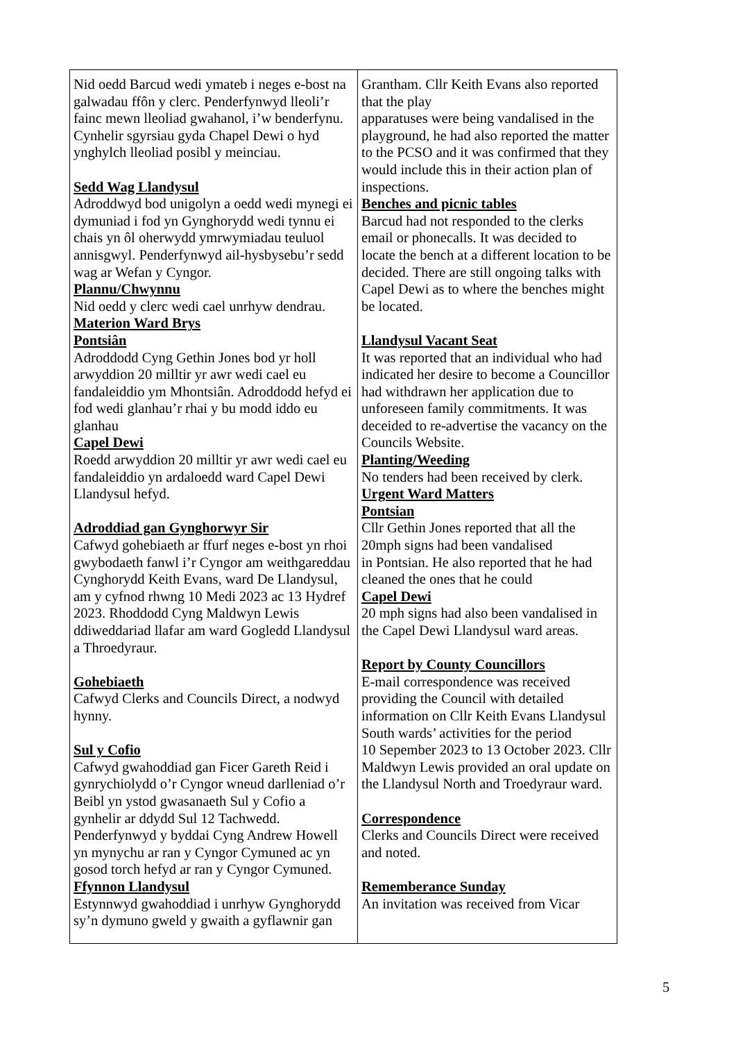| Nid oedd Barcud wedi ymateb i neges e-bost na galwadau ffôn y clerc. Penderfynwyd lleoli’r fainc mewn lleoliad gwahanol, i’w benderfynu. Cynhelir sgyrsiau gyda Chapel Dewi o hyd ynghylch lleoliad posibl y meinciau. Sedd Wag Llandysul Adroddwyd bod unigolyn a oedd wedi mynegi ei dymuniad i fod yn Gynghorydd wedi tynnu ei chais yn ôl oherwydd ymrwymiadau teuluol annisgwyl. Penderfynwyd ail-hysbysebu’r sedd wag ar Wefan y Cyngor. Plannu/Chwynnu Nid oedd y clerc wedi cael unrhyw dendrau. Materion Ward Brys Pontsiân Adroddodd Cyng Gethin Jones bod yr holl arwyddion 20 milltir yr awr wedi cael eu fandaleiddio ym Mhontsiân. Adroddodd hefyd ei fod wedi glanhau’r rhai y bu modd iddo eu glanhau Capel Dewi Roedd arwyddion 20 milltir yr awr wedi cael eu fandaleiddio yn ardaloedd ward Capel Dewi Llandysul hefyd. Adroddiad gan Gynghorwyr Sir Cafwyd gohebiaeth ar ffurf neges e-bost yn rhoi gwybodaeth fanwl i’r Cyngor am weithgareddau Cynghorydd Keith Evans, ward De Llandysul, am y cyfnod rhwng 10 Medi 2023 ac 13 Hydref 2023. Rhoddodd Cyng Maldwyn Lewis ddiweddariad llafar am ward Gogledd Llandysul a Throedyraur. Gohebiaeth Cafwyd Clerks and Councils Direct, a nodwyd hynny. Sul y Cofio Cafwyd gwahoddiad gan Ficer Gareth Reid i gynrychiolydd o’r Cyngor wneud darlleniad o’r Beibl yn ystod gwasanaeth Sul y Cofio a gynhelir ar ddydd Sul 12 Tachwedd. Penderfynwyd y byddai Cyng Andrew Howell yn mynychu ar ran y Cyngor Cymuned ac yn gosod torch hefyd ar ran y Cyngor Cymuned. Ffynnon Llandysul Estynnwyd gwahoddiad i unrhyw Gynghorydd sy’n dymuno gweld y gwaith a gyflawnir gan | Grantham. Cllr Keith Evans also reported that the play apparatuses were being vandalised in the playground, he had also reported the matter to the PCSO and it was confirmed that they would include this in their action plan of inspections. Benches and picnic tables Barcud had not responded to the clerks email or phonecalls. It was decided to locate the bench at a different location to be decided. There are still ongoing talks with Capel Dewi as to where the benches might be located. Llandysul Vacant Seat It was reported that an individual who had indicated her desire to become a Councillor had withdrawn her application due to unforeseen family commitments. It was deceided to re-advertise the vacancy on the Councils Website. Planting/Weeding No tenders had been received by clerk. Urgent Ward Matters Pontsian Cllr Gethin Jones reported that all the 20mph signs had been vandalised in Pontsian. He also reported that he had cleaned the ones that he could Capel Dewi 20 mph signs had also been vandalised in the Capel Dewi Llandysul ward areas. Report by County Councillors E-mail correspondence was received providing the Council with detailed information on Cllr Keith Evans Llandysul South wards’ activities for the period 10 Sepember 2023 to 13 October 2023. Cllr Maldwyn Lewis provided an oral update on the Llandysul North and Troedyraur ward. Correspondence Clerks and Councils Direct were received and noted. Rememberance Sunday An invitation was received from Vicar |
5